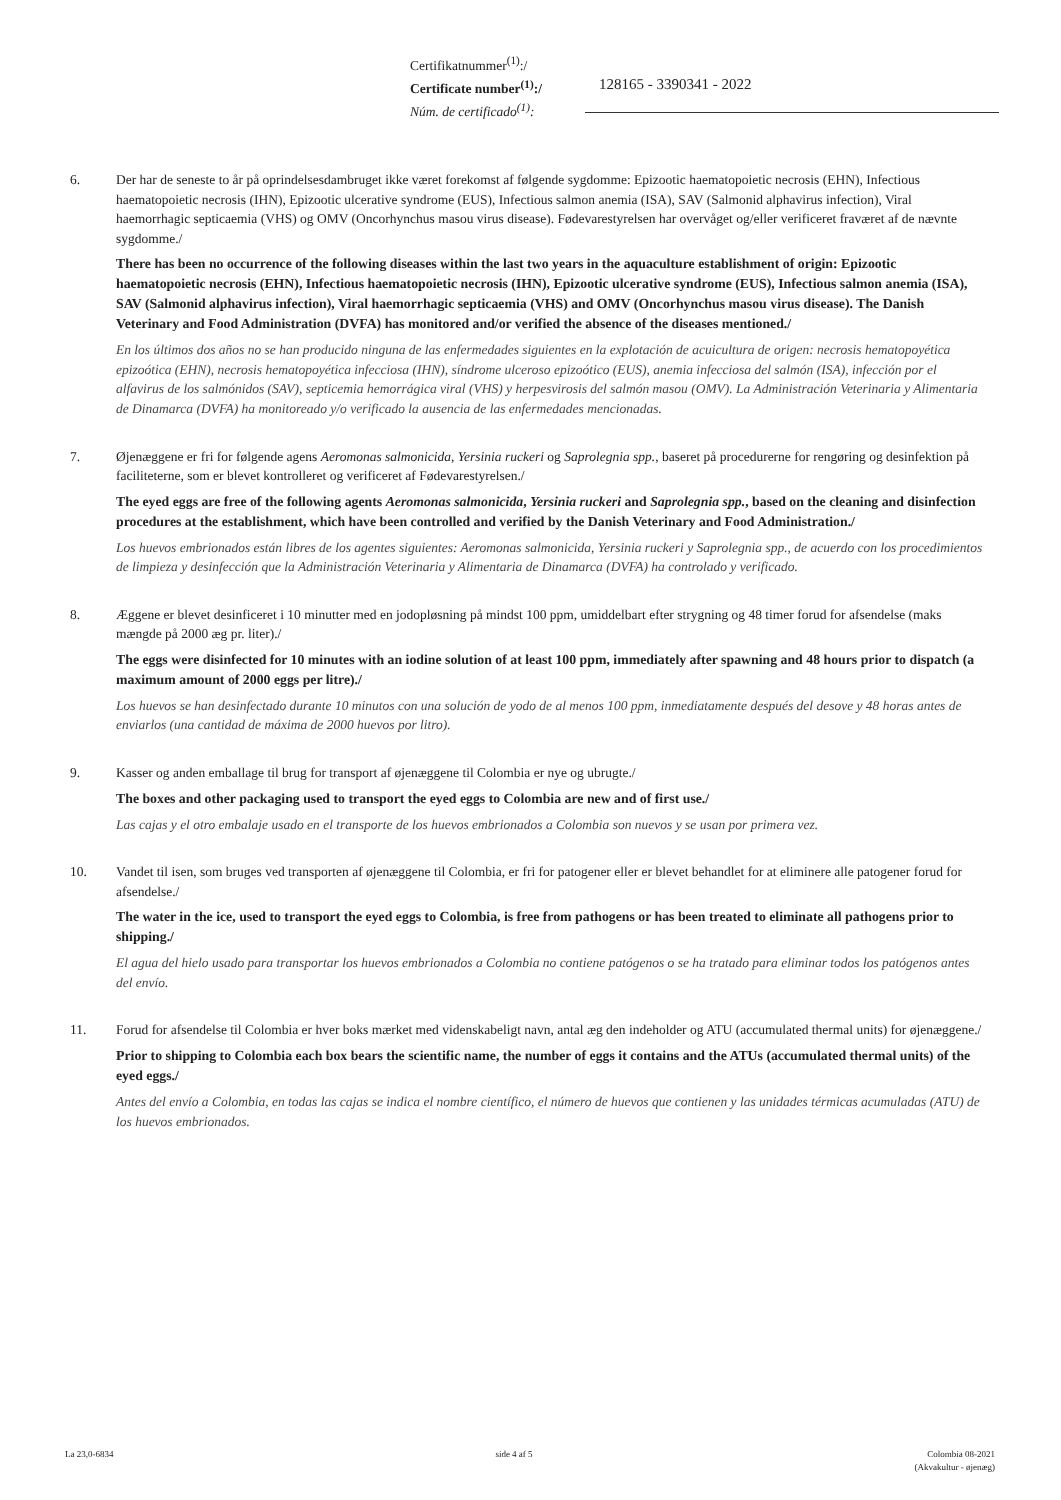Certifikatnummer<sup>(1)</sup>:/
Certificate number<sup>(1)</sup>:/
Núm. de certificado<sup>(1)</sup>:
128165 - 3390341 - 2022
6. Der har de seneste to år på oprindelsesdambruget ikke været forekomst af følgende sygdomme: Epizootic haematopoietic necrosis (EHN), Infectious haematopoietic necrosis (IHN), Epizootic ulcerative syndrome (EUS), Infectious salmon anemia (ISA), SAV (Salmonid alphavirus infection), Viral haemorrhagic septicaemia (VHS) og OMV (Oncorhynchus masou virus disease). Fødevarestyrelsen har overvåget og/eller verificeret fraværet af de nævnte sygdomme./
There has been no occurrence of the following diseases within the last two years in the aquaculture establishment of origin: Epizootic haematopoietic necrosis (EHN), Infectious haematopoietic necrosis (IHN), Epizootic ulcerative syndrome (EUS), Infectious salmon anemia (ISA), SAV (Salmonid alphavirus infection), Viral haemorrhagic septicaemia (VHS) and OMV (Oncorhynchus masou virus disease). The Danish Veterinary and Food Administration (DVFA) has monitored and/or verified the absence of the diseases mentioned./
En los últimos dos años no se han producido ninguna de las enfermedades siguientes en la explotación de acuicultura de origen: necrosis hematopoyética epizoótica (EHN), necrosis hematopoyética infecciosa (IHN), síndrome ulceroso epizoótico (EUS), anemia infecciosa del salmón (ISA), infección por el alfavirus de los salmónidos (SAV), septicemia hemorrágica viral (VHS) y herpesvirosis del salmón masou (OMV). La Administración Veterinaria y Alimentaria de Dinamarca (DVFA) ha monitoreado y/o verificado la ausencia de las enfermedades mencionadas.
7. Øjenæggene er fri for følgende agens Aeromonas salmonicida, Yersinia ruckeri og Saprolegnia spp., baseret på procedurerne for rengøring og desinfektion på faciliteterne, som er blevet kontrolleret og verificeret af Fødevarestyrelsen./
The eyed eggs are free of the following agents Aeromonas salmonicida, Yersinia ruckeri and Saprolegnia spp., based on the cleaning and disinfection procedures at the establishment, which have been controlled and verified by the Danish Veterinary and Food Administration./
Los huevos embrionados están libres de los agentes siguientes: Aeromonas salmonicida, Yersinia ruckeri y Saprolegnia spp., de acuerdo con los procedimientos de limpieza y desinfección que la Administración Veterinaria y Alimentaria de Dinamarca (DVFA) ha controlado y verificado.
8. Æggene er blevet desinficeret i 10 minutter med en jodopløsning på mindst 100 ppm, umiddelbart efter strygning og 48 timer forud for afsendelse (maks mængde på 2000 æg pr. liter)./
The eggs were disinfected for 10 minutes with an iodine solution of at least 100 ppm, immediately after spawning and 48 hours prior to dispatch (a maximum amount of 2000 eggs per litre)./
Los huevos se han desinfectado durante 10 minutos con una solución de yodo de al menos 100 ppm, inmediatamente después del desove y 48 horas antes de enviarlos (una cantidad de máxima de 2000 huevos por litro).
9. Kasser og anden emballage til brug for transport af øjenæggene til Colombia er nye og ubrugte./
The boxes and other packaging used to transport the eyed eggs to Colombia are new and of first use./
Las cajas y el otro embalaje usado en el transporte de los huevos embrionados a Colombia son nuevos y se usan por primera vez.
10. Vandet til isen, som bruges ved transporten af øjenæggene til Colombia, er fri for patogener eller er blevet behandlet for at eliminere alle patogener forud for afsendelse./
The water in the ice, used to transport the eyed eggs to Colombia, is free from pathogens or has been treated to eliminate all pathogens prior to shipping./
El agua del hielo usado para transportar los huevos embrionados a Colombia no contiene patógenos o se ha tratado para eliminar todos los patógenos antes del envío.
11. Forud for afsendelse til Colombia er hver boks mærket med videnskabeligt navn, antal æg den indeholder og ATU (accumulated thermal units) for øjenæggene./
Prior to shipping to Colombia each box bears the scientific name, the number of eggs it contains and the ATUs (accumulated thermal units) of the eyed eggs./
Antes del envío a Colombia, en todas las cajas se indica el nombre científico, el número de huevos que contienen y las unidades térmicas acumuladas (ATU) de los huevos embrionados.
La 23,0-6834 side 4 af 5 Colombia 08-2021
(Akvakultur - øjenæg)